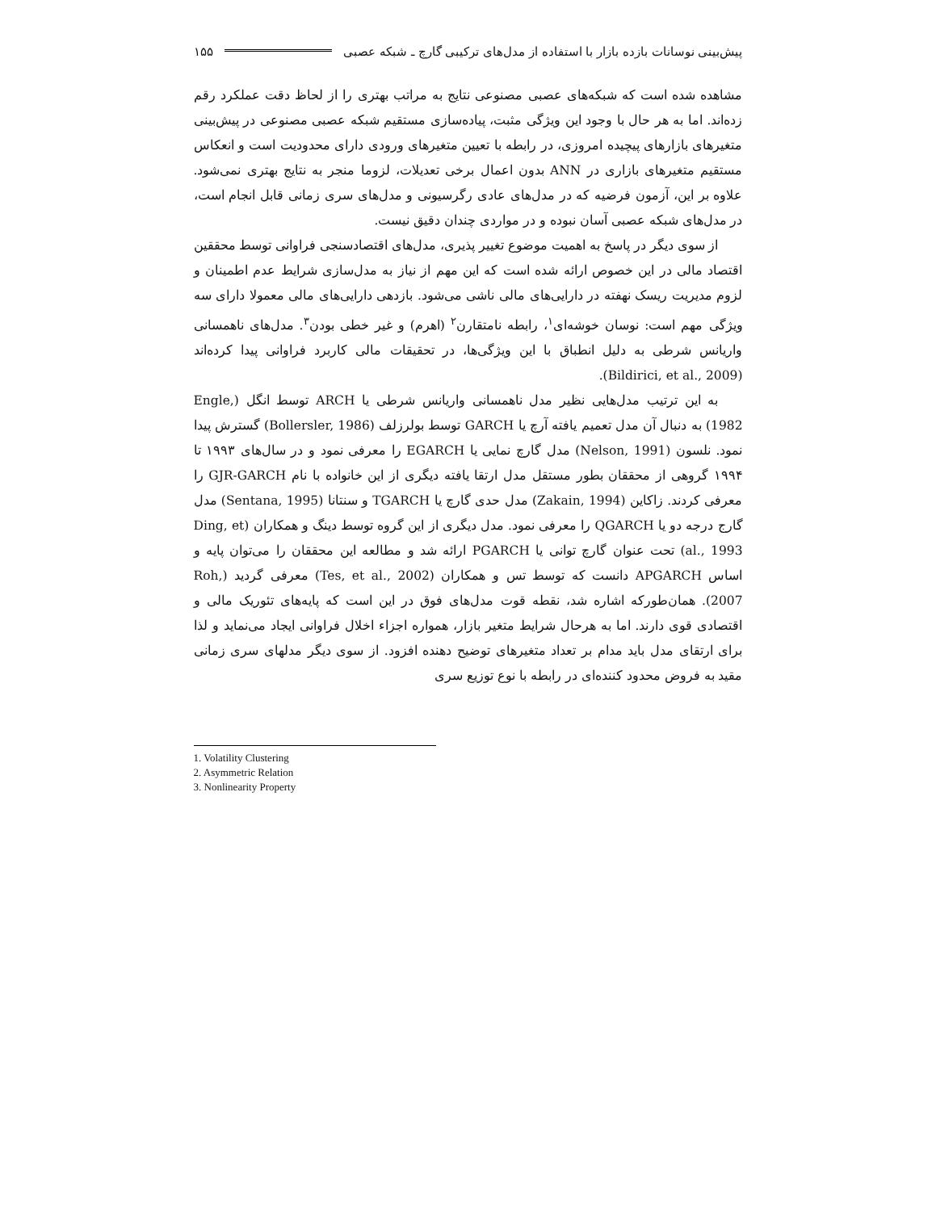پیش‌بینی نوسانات بازده بازار با استفاده از مدل‌های ترکیبی گارچ ـ شبکه عصبی ۱۵۵
مشاهده شده است که شبکه‌های عصبی مصنوعی نتایج به مراتب بهتری را از لحاظ دقت عملکرد رقم زده‌اند. اما به هر حال با وجود این ویژگی مثبت، پیاده‌سازی مستقیم شبکه عصبی مصنوعی در پیش‌بینی متغیرهای بازارهای پیچیده امروزی، در رابطه با تعیین متغیرهای ورودی دارای محدودیت است و انعکاس مستقیم متغیرهای بازاری در ANN بدون اعمال برخی تعدیلات، لزوما منجر به نتایج بهتری نمی‌شود. علاوه بر این، آزمون فرضیه که در مدل‌های عادی رگرسیونی و مدل‌های سری زمانی قابل انجام است، در مدل‌های شبکه عصبی آسان نبوده و در مواردی چندان دقیق نیست.
از سوی دیگر در پاسخ به اهمیت موضوع تغییر پذیری، مدل‌های اقتصادسنجی فراوانی توسط محققین اقتصاد مالی در این خصوص ارائه شده است که این مهم از نیاز به مدل‌سازی شرایط عدم اطمینان و لزوم مدیریت ریسک نهفته در دارایی‌های مالی ناشی می‌شود. بازدهی دارایی‌های مالی معمولا دارای سه ویژگی مهم است: نوسان خوشه‌ای<sup>۱</sup>، رابطه نامتقارن<sup>۲</sup> (اهرم) و غیر خطی بودن<sup>۳</sup>. مدل‌های ناهمسانی واریانس شرطی به دلیل انطباق با این ویژگی‌ها، در تحقیقات مالی کاربرد فراوانی پیدا کرده‌اند (Bildirici, et al., 2009).
به این ترتیب مدل‌هایی نظیر مدل ناهمسانی واریانس شرطی یا ARCH توسط انگل (Engle, 1982) به دنبال آن مدل تعمیم یافته آرچ یا GARCH توسط بولرزلف (Bollersler, 1986) گسترش پیدا نمود. نلسون (Nelson, 1991) مدل گارچ نمایی یا EGARCH را معرفی نمود و در سال‌های ۱۹۹۳ تا ۱۹۹۴ گروهی از محققان بطور مستقل مدل ارتقا یافته دیگری از این خانواده با نام GJR-GARCH را معرفی کردند. زاکاین (Zakain, 1994) مدل حدی گارچ یا TGARCH و سنتانا (Sentana, 1995) مدل گارج درجه دو یا QGARCH را معرفی نمود. مدل دیگری از این گروه توسط دینگ و همکاران (Ding, et al., 1993) تحت عنوان گارچ توانی یا PGARCH ارائه شد و مطالعه این محققان را می‌توان پایه و اساس APGARCH دانست که توسط تس و همکاران (Tes, et al., 2002) معرفی گردید (Roh, 2007). همان‌طورکه اشاره شد، نقطه قوت مدل‌های فوق در این است که پایه‌های تئوریک مالی و اقتصادی قوی دارند. اما به هرحال شرایط متغیر بازار، همواره اجزاء اخلال فراوانی ایجاد می‌نماید و لذا برای ارتقای مدل باید مدام بر تعداد متغیرهای توضیح دهنده افزود. از سوی دیگر مدلهای سری زمانی مقید به فروض محدود کننده‌ای در رابطه با نوع توزیع سری
1. Volatility Clustering
2. Asymmetric Relation
3. Nonlinearity Property